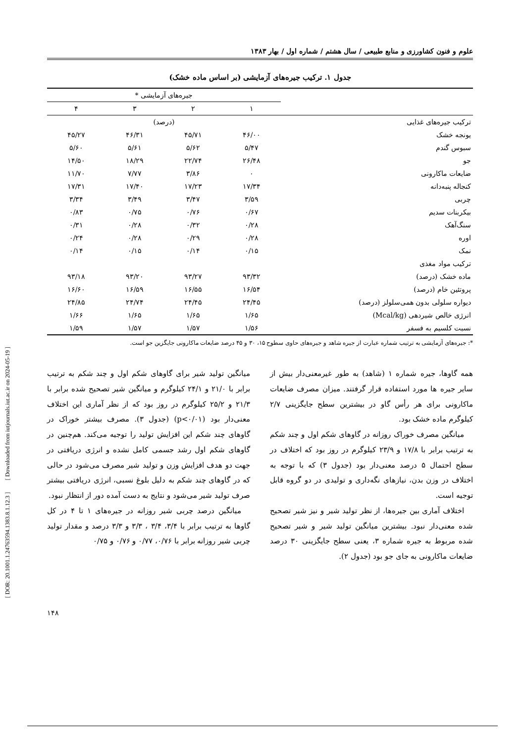[ DOR: 20.1001.1.24763594.1383.8.1.12.3 ] [ Downloaded from iutjournals.iut.ac.ir on 2024-05-19 ]
علوم و فنون کشاورزی و منابع طبیعی / سال هشتم / شماره اول / بهار ۱۳۸۳
جدول ۱. ترکیب جیره‌های آزمایشی (بر اساس ماده خشک)
| | جیره‌های آزمایشی * | | | |
| --- | --- | --- | --- | --- |
| | ۱ | ۲ | ۳ | ۴ |
| ترکیب جیره‌های غذایی | (درصد) | | | |
| یونجه خشک | ۴۶/۰۰ | ۴۵/۷۱ | ۴۶/۳۱ | ۴۵/۲۷ |
| سبوس گندم | ۵/۴۷ | ۵/۶۲ | ۵/۶۱ | ۵/۶۰ |
| جو | ۲۶/۴۸ | ۲۲/۷۴ | ۱۸/۲۹ | ۱۴/۵۰ |
| ضایعات ماکارونی | ۰ | ۳/۸۶ | ۷/۷۷ | ۱۱/۷۰ |
| کنجاله پنبه‌دانه | ۱۷/۳۴ | ۱۷/۲۳ | ۱۷/۴۰ | ۱۷/۳۱ |
| چربی | ۳/۵۹ | ۳/۴۷ | ۳/۴۹ | ۳/۳۴ |
| بیکربنات سدیم | ۰/۶۷ | ۰/۷۶ | ۰/۷۵ | ۰/۸۳ |
| سنگ‌آهک | ۰/۲۸ | ۰/۳۲ | ۰/۲۸ | ۰/۳۱ |
| اوره | ۰/۲۸ | ۰/۲۹ | ۰/۲۸ | ۰/۲۴ |
| نمک | ۰/۱۵ | ۰/۱۴ | ۰/۱۵ | ۰/۱۴ |
| ترکیب مواد مغذی | | | | |
| ماده خشک (درصد) | ۹۳/۳۲ | ۹۳/۲۷ | ۹۳/۲۰ | ۹۳/۱۸ |
| پروتئین خام (درصد) | ۱۶/۵۴ | ۱۶/۵۵ | ۱۶/۵۹ | ۱۶/۶۰ |
| دیواره سلولی بدون همی‌سلولز (درصد) | ۲۴/۴۵ | ۲۴/۴۵ | ۲۴/۷۴ | ۲۴/۸۵ |
| انرژی خالص شیردهی (Mcal/kg) | ۱/۶۵ | ۱/۶۵ | ۱/۶۵ | ۱/۶۶ |
| نسبت کلسیم به فسفر | ۱/۵۶ | ۱/۵۷ | ۱/۵۷ | ۱/۵۹ |
*: جیره‌های آزمایشی به ترتیب شماره عبارت از جیره شاهد و جیره‌های حاوی سطوح ۱۵، ۳۰ و ۴۵ درصد ضایعات ماکارونی جایگزین جو است.
همه گاوها، جیره شماره ۱ (شاهد) به طور غیرمعنی‌دار بیش از سایر جیره ها مورد استفاده قرار گرفتند. میزان مصرف ضایعات ماکارونی برای هر رأس گاو در بیشترین سطح جایگزینی ۲/۷ کیلوگرم ماده خشک بود.
میانگین مصرف خوراک روزانه در گاوهای شکم اول و چند شکم به ترتیب برابر با ۱۷/۸ و ۲۳/۹ کیلوگرم در روز بود که اختلاف در سطح احتمال ۵ درصد معنی‌دار بود (جدول ۳) که با توجه به اختلاف در وزن بدن، نیازهای نگه‌داری و تولیدی در دو گروه قابل توجیه است.
اختلاف آماری بین جیره‌ها، از نظر تولید شیر و نیز شیر تصحیح شده معنی‌دار نبود. بیشترین میانگین تولید شیر و شیر تصحیح شده مربوط به جیره شماره ۳، یعنی سطح جایگزینی ۳۰ درصد ضایعات ماکارونی به جای جو بود (جدول ۲).
میانگین تولید شیر برای گاوهای شکم اول و چند شکم به ترتیب برابر با ۲۱/۰ و ۲۴/۱ کیلوگرم و میانگین شیر تصحیح شده برابر با ۲۱/۳ و ۲۵/۲ کیلوگرم در روز بود که از نظر آماری این اختلاف معنی‌دار بود (p<۰/۰۱) (جدول ۳). مصرف بیشتر خوراک در گاوهای چند شکم این افزایش تولید را توجیه می‌کند. هم‌چنین در گاوهای شکم اول رشد جسمی کامل نشده و انرژی دریافتی در جهت دو هدف افزایش وزن و تولید شیر مصرف می‌شود در حالی که در گاوهای چند شکم به دلیل بلوغ نسبی، انرژی دریافتی بیشتر صرف تولید شیر می‌شود و نتایج به دست آمده دور از انتظار نبود.
میانگین درصد چربی شیر روزانه در جیره‌های ۱ تا ۴ در کل گاوها به ترتیب برابر با ۳/۴، ۳/۴ ، ۳/۳ و ۳/۳ درصد و مقدار تولید چربی شیر روزانه برابر با ۰/۷۶، ۰/۷۷ و ۰/۷۶ و ۰/۷۵
۱۴۸